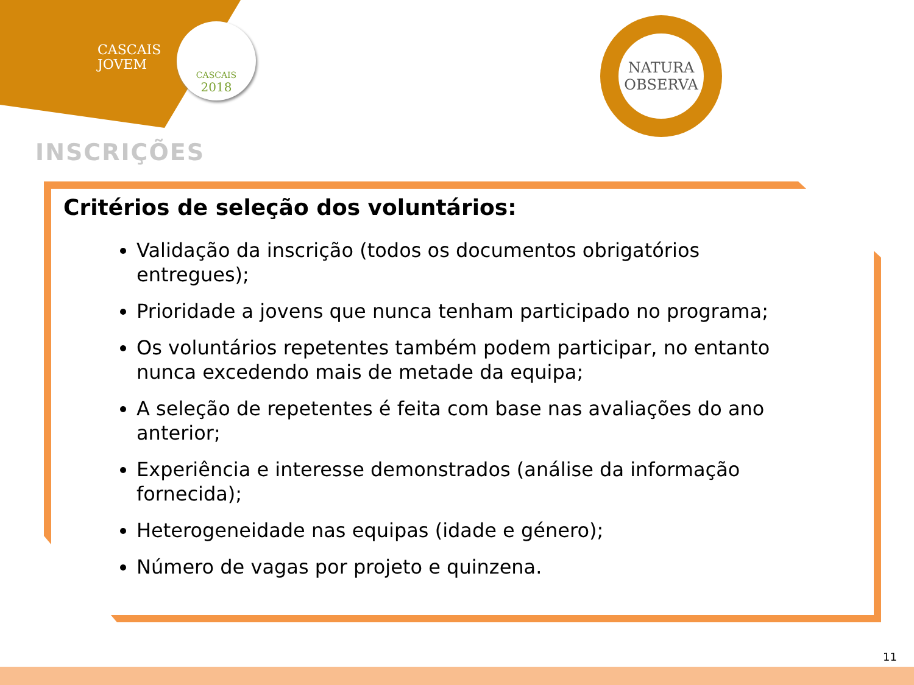CASCAIS
JOVEM
CASCAIS
2018
NATURA
OBSERVA
INSCRIÇÕES
Critérios de seleção dos voluntários:
Validação da inscrição (todos os documentos obrigatórios entregues);
Prioridade a jovens que nunca tenham participado no programa;
Os voluntários repetentes também podem participar, no entanto nunca excedendo mais de metade da equipa;
A seleção de repetentes é feita com base nas avaliações do ano anterior;
Experiência e interesse demonstrados (análise da informação fornecida);
Heterogeneidade nas equipas (idade e género);
Número de vagas por projeto e quinzena.
11